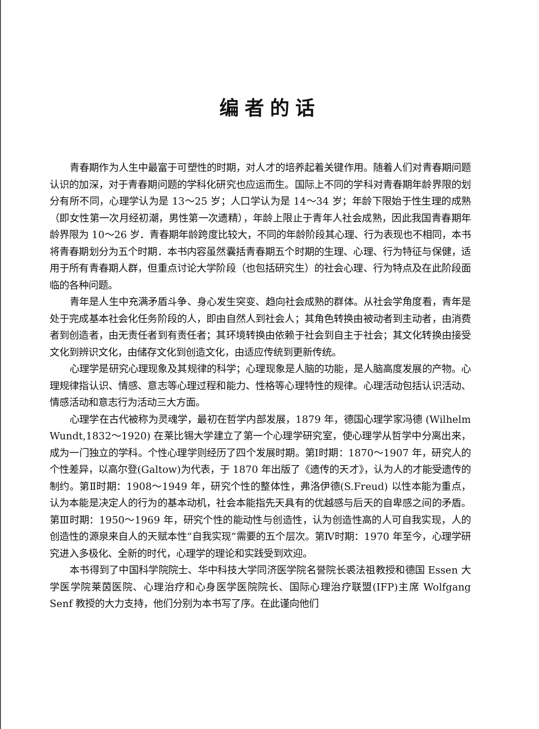编者的话
青春期作为人生中最富于可塑性的时期，对人才的培养起着关键作用。随着人们对青春期问题认识的加深，对于青春期问题的学科化研究也应运而生。国际上不同的学科对青春期年龄界限的划分有所不同，心理学认为是 13～25 岁；人口学认为是 14～34 岁；年龄下限始于性生理的成熟（即女性第一次月经初潮，男性第一次遗精），年龄上限止于青年人社会成熟，因此我国青春期年龄界限为 10～26 岁．青春期年龄跨度比较大，不同的年龄阶段其心理、行为表现也不相同，本书将青春期划分为五个时期．本书内容虽然囊括青春期五个时期的生理、心理、行为特征与保健，适用于所有青春期人群，但重点讨论大学阶段（也包括研究生）的社会心理、行为特点及在此阶段面临的各种问题。
青年是人生中充满矛盾斗争、身心发生突变、趋向社会成熟的群体。从社会学角度看，青年是处于完成基本社会化任务阶段的人，即由自然人到社会人；其角色转换由被动者到主动者，由消费者到创造者，由无责任者到有责任者；其环境转换由依赖于社会到自主于社会；其文化转换由接受文化到辨识文化，由储存文化到创造文化，由适应传统到更新传统。
心理学是研究心理现象及其规律的科学；心理现象是人脑的功能，是人脑高度发展的产物。心理规律指认识、情感、意志等心理过程和能力、性格等心理特性的规律。心理活动包括认识活动、情感活动和意志行为活动三大方面。
心理学在古代被称为灵魂学，最初在哲学内部发展，1879 年，德国心理学家冯德 (Wilhelm Wundt,1832～1920) 在莱比锡大学建立了第一个心理学研究室，使心理学从哲学中分离出来，成为一门独立的学科。个性心理学则经历了四个发展时期。第Ⅰ时期：1870～1907 年，研究人的个性差异，以高尔登(Galtow)为代表，于 1870 年出版了《遗传的天才》，认为人的才能受遗传的制约。第Ⅱ时期：1908～1949 年，研究个性的整体性，弗洛伊德(S.Freud) 以性本能为重点，认为本能是决定人的行为的基本动机，社会本能指先天具有的优越感与后天的自卑感之间的矛盾。第Ⅲ时期：1950～1969 年，研究个性的能动性与创造性，认为创造性高的人可自我实现，人的创造性的源泉来自人的天赋本性“自我实现”需要的五个层次。第Ⅳ时期：1970 年至今，心理学研究进入多极化、全新的时代，心理学的理论和实践受到欢迎。
本书得到了中国科学院院士、华中科技大学同济医学院名誉院长裘法祖教授和德国 Essen 大学医学院莱茵医院、心理治疗和心身医学医院院长、国际心理治疗联盟(IFP)主席 Wolfgang Senf 教授的大力支持，他们分别为本书写了序。在此谨向他们